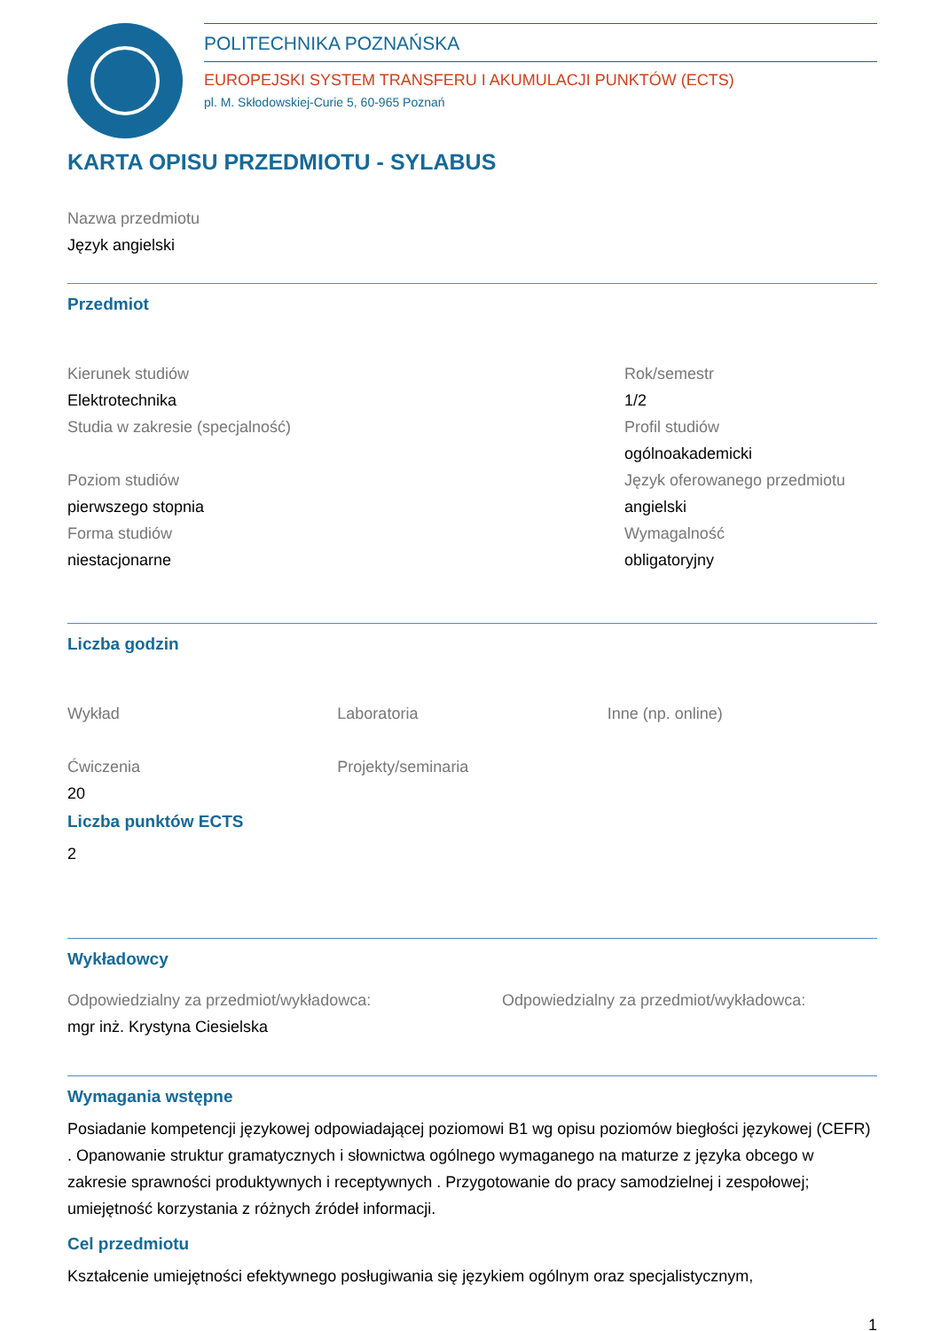POLITECHNIKA POZNAŃSKA
EUROPEJSKI SYSTEM TRANSFERU I AKUMULACJI PUNKTÓW (ECTS)
pl. M. Skłodowskiej-Curie 5, 60-965 Poznań
KARTA OPISU PRZEDMIOTU - SYLABUS
Nazwa przedmiotu
Język angielski
Przedmiot
Kierunek studiów
Elektrotechnika
Studia w zakresie (specjalność)
Poziom studiów
pierwszego stopnia
Forma studiów
niestacjonarne
Rok/semestr
1/2
Profil studiów
ogólnoakademicki
Język oferowanego przedmiotu
angielski
Wymagalność
obligatoryjny
Liczba godzin
Wykład
Ćwiczenia
20
Laboratoria
Projekty/seminaria
Inne (np. online)
Liczba punktów ECTS
2
Wykładowcy
Odpowiedzialny za przedmiot/wykładowca:
mgr inż. Krystyna Ciesielska
Odpowiedzialny za przedmiot/wykładowca:
Wymagania wstępne
Posiadanie kompetencji językowej odpowiadającej poziomowi B1 wg opisu poziomów biegłości językowej (CEFR) . Opanowanie struktur gramatycznych i słownictwa ogólnego wymaganego na maturze z języka obcego w zakresie sprawności produktywnych i receptywnych . Przygotowanie do pracy samodzielnej i zespołowej; umiejętność korzystania z różnych źródeł informacji.
Cel przedmiotu
Kształcenie umiejętności efektywnego posługiwania się językiem ogólnym oraz specjalistycznym,
1